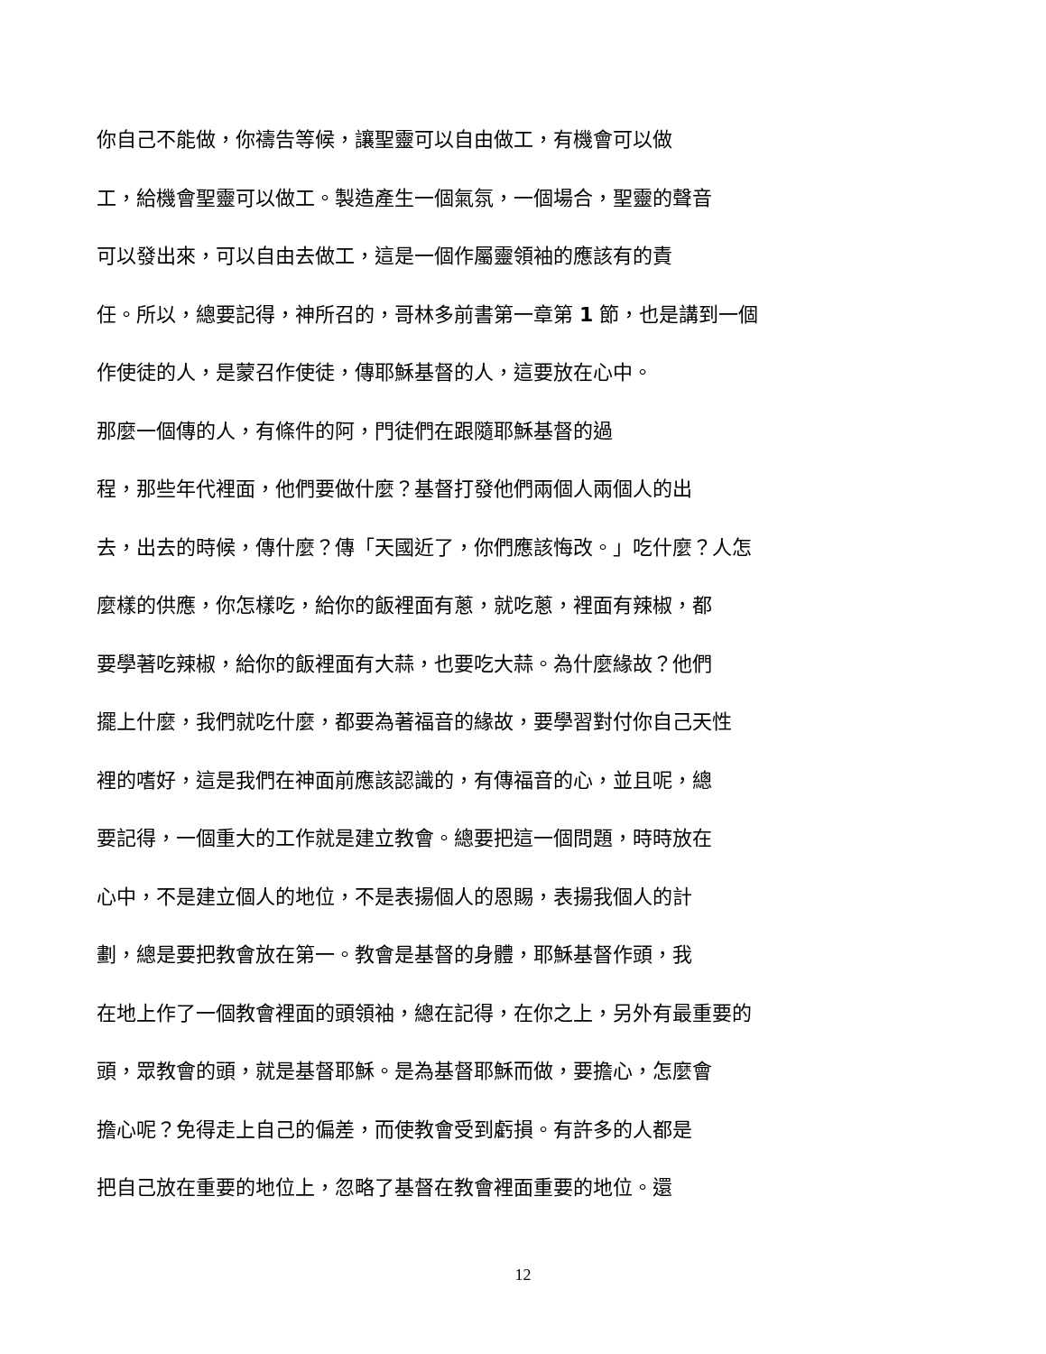你自己不能做，你禱告等候，讓聖靈可以自由做工，有機會可以做
工，給機會聖靈可以做工。製造產生一個氣氛，一個場合，聖靈的聲音
可以發出來，可以自由去做工，這是一個作屬靈領袖的應該有的責
任。所以，總要記得，神所召的，哥林多前書第一章第 1 節，也是講到一個
作使徒的人，是蒙召作使徒，傳耶穌基督的人，這要放在心中。
那麼一個傳的人，有條件的阿，門徒們在跟隨耶穌基督的過
程，那些年代裡面，他們要做什麼？基督打發他們兩個人兩個人的出
去，出去的時候，傳什麼？傳「天國近了，你們應該悔改。」吃什麼？人怎
麼樣的供應，你怎樣吃，給你的飯裡面有蔥，就吃蔥，裡面有辣椒，都
要學著吃辣椒，給你的飯裡面有大蒜，也要吃大蒜。為什麼緣故？他們
擺上什麼，我們就吃什麼，都要為著福音的緣故，要學習對付你自己天性
裡的嗜好，這是我們在神面前應該認識的，有傳福音的心，並且呢，總
要記得，一個重大的工作就是建立教會。總要把這一個問題，時時放在
心中，不是建立個人的地位，不是表揚個人的恩賜，表揚我個人的計
劃，總是要把教會放在第一。教會是基督的身體，耶穌基督作頭，我
在地上作了一個教會裡面的頭領袖，總在記得，在你之上，另外有最重要的
頭，眾教會的頭，就是基督耶穌。是為基督耶穌而做，要擔心，怎麼會
擔心呢？免得走上自己的偏差，而使教會受到虧損。有許多的人都是
把自己放在重要的地位上，忽略了基督在教會裡面重要的地位。還
12